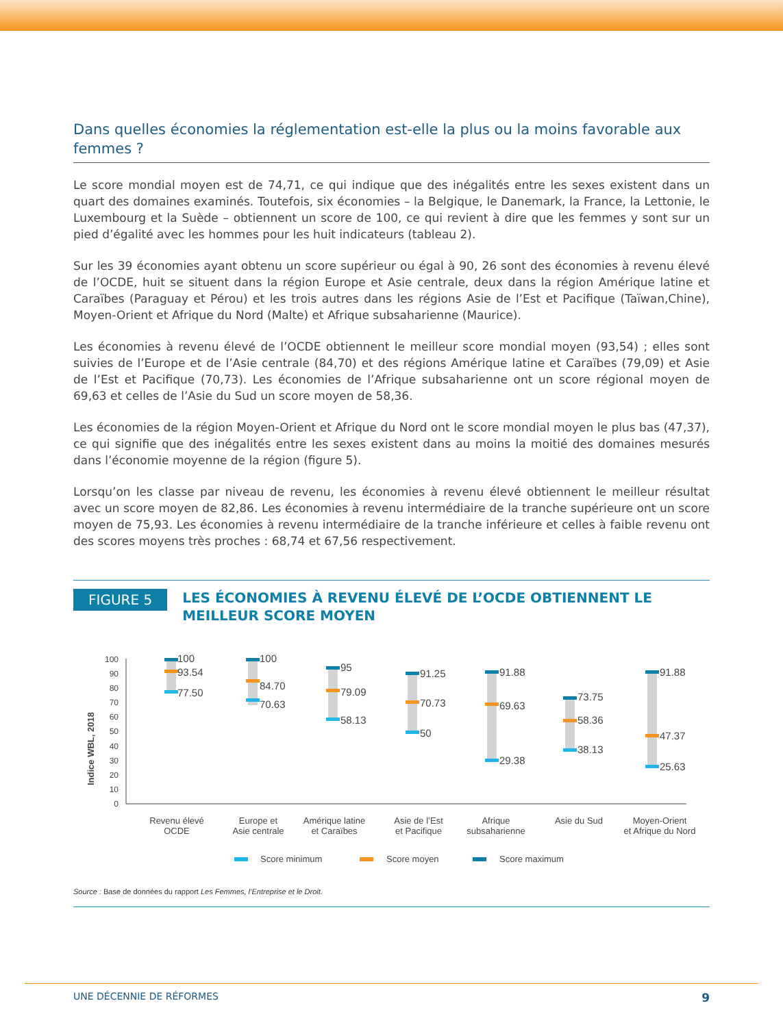Dans quelles économies la réglementation est-elle la plus ou la moins favorable aux femmes ?
Le score mondial moyen est de 74,71, ce qui indique que des inégalités entre les sexes existent dans un quart des domaines examinés. Toutefois, six économies – la Belgique, le Danemark, la France, la Lettonie, le Luxembourg et la Suède – obtiennent un score de 100, ce qui revient à dire que les femmes y sont sur un pied d’égalité avec les hommes pour les huit indicateurs (tableau 2).
Sur les 39 économies ayant obtenu un score supérieur ou égal à 90, 26 sont des économies à revenu élevé de l’OCDE, huit se situent dans la région Europe et Asie centrale, deux dans la région Amérique latine et Caraïbes (Paraguay et Pérou) et les trois autres dans les régions Asie de l’Est et Pacifique (Taïwan,Chine), Moyen-Orient et Afrique du Nord (Malte) et Afrique subsaharienne (Maurice).
Les économies à revenu élevé de l’OCDE obtiennent le meilleur score mondial moyen (93,54) ; elles sont suivies de l’Europe et de l’Asie centrale (84,70) et des régions Amérique latine et Caraïbes (79,09) et Asie de l’Est et Pacifique (70,73). Les économies de l’Afrique subsaharienne ont un score régional moyen de 69,63 et celles de l’Asie du Sud un score moyen de 58,36.
Les économies de la région Moyen-Orient et Afrique du Nord ont le score mondial moyen le plus bas (47,37), ce qui signifie que des inégalités entre les sexes existent dans au moins la moitié des domaines mesurés dans l’économie moyenne de la région (figure 5).
Lorsqu’on les classe par niveau de revenu, les économies à revenu élevé obtiennent le meilleur résultat avec un score moyen de 82,86. Les économies à revenu intermédiaire de la tranche supérieure ont un score moyen de 75,93. Les économies à revenu intermédiaire de la tranche inférieure et celles à faible revenu ont des scores moyens très proches : 68,74 et 67,56 respectivement.
FIGURE 5
LES ÉCONOMIES À REVENU ÉLEVÉ DE L’OCDE OBTIENNENT LE MEILLEUR SCORE MOYEN
Indice WBL, 2018
0
10
20
30
40
50
60
70
80
90
100
100
93.54
77.50
100
84.70
70.63
95
79.09
58.13
91.25
70.73
50
91.88
69.63
29.38
73.75
58.36
38.13
91.88
47.37
25.63
Revenu élevé
OCDE
Europe et
Asie centrale
Amérique latine
et Caraïbes
Asie de l’Est
et Pacifique
Afrique
subsaharienne
Asie du Sud
Moyen-Orient
et Afrique du Nord
Score minimum
Score moyen
Score maximum
Source : Base de données du rapport Les Femmes, l’Entreprise et le Droit.
UNE DÉCENNIE DE RÉFORMES 9